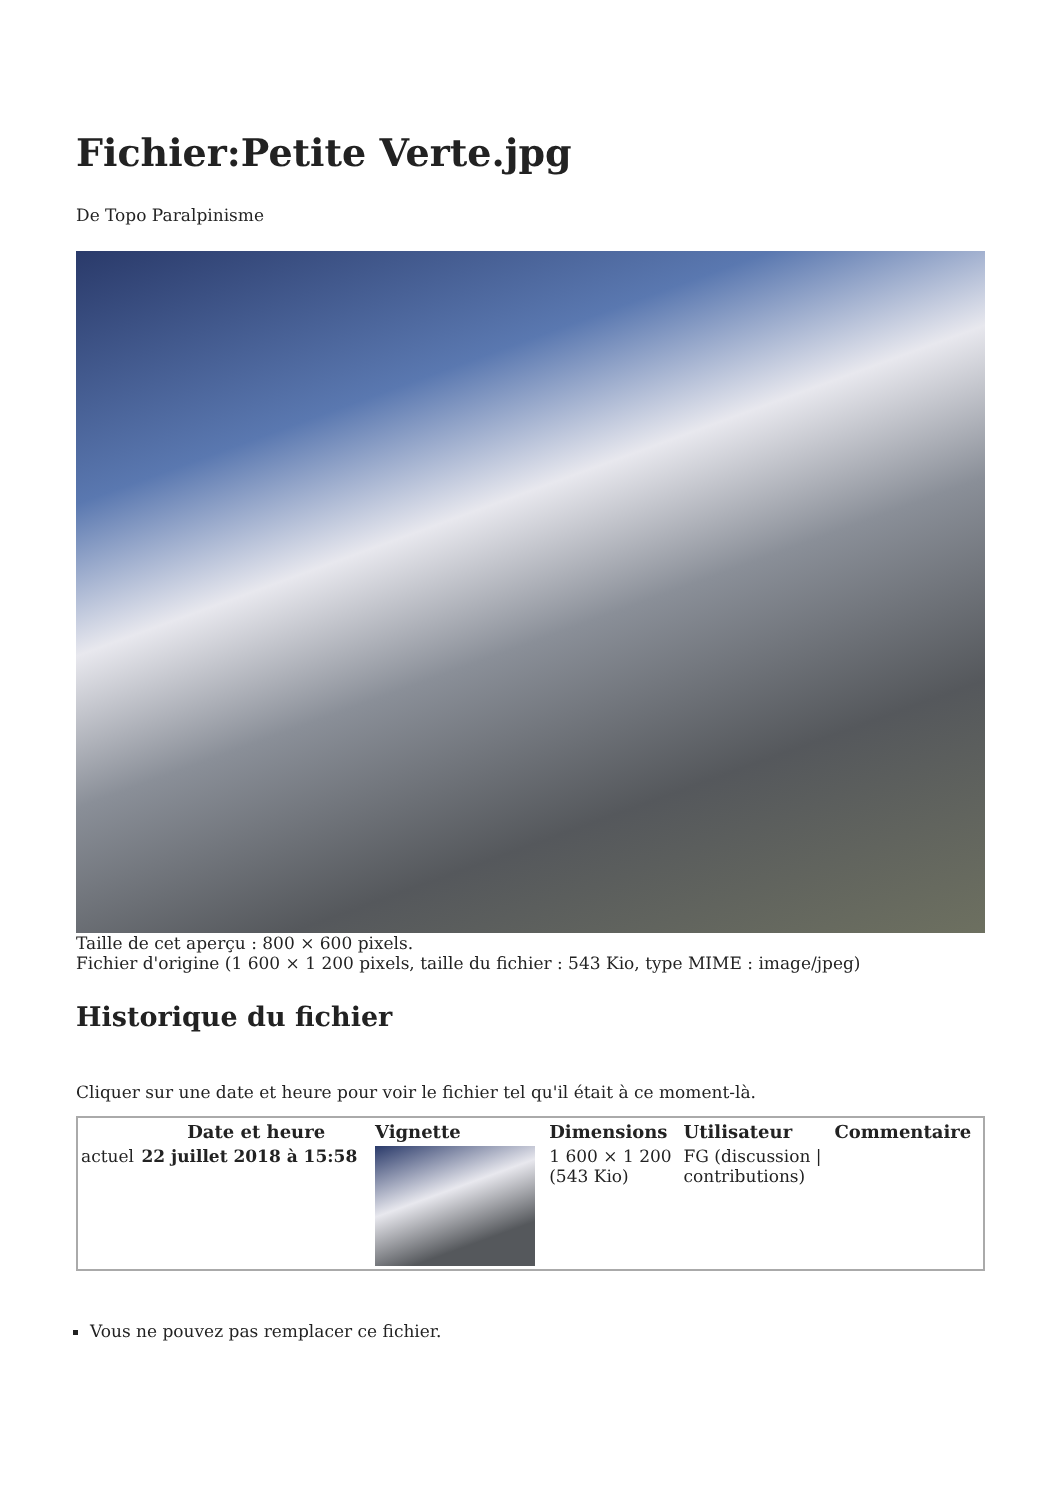Fichier:Petite Verte.jpg
De Topo Paralpinisme
Taille de cet aperçu : 800 × 600 pixels.
Fichier d'origine (1 600 × 1 200 pixels, taille du fichier : 543 Kio, type MIME : image/jpeg)
Historique du fichier
Cliquer sur une date et heure pour voir le fichier tel qu'il était à ce moment-là.
| | Date et heure | Vignette | Dimensions | Utilisateur | Commentaire |
| --- | --- | --- | --- | --- | --- |
| actuel | 22 juillet 2018 à 15:58 | | 1 600 × 1 200 (543 Kio) | FG (discussion / contributions) | |
Vous ne pouvez pas remplacer ce fichier.